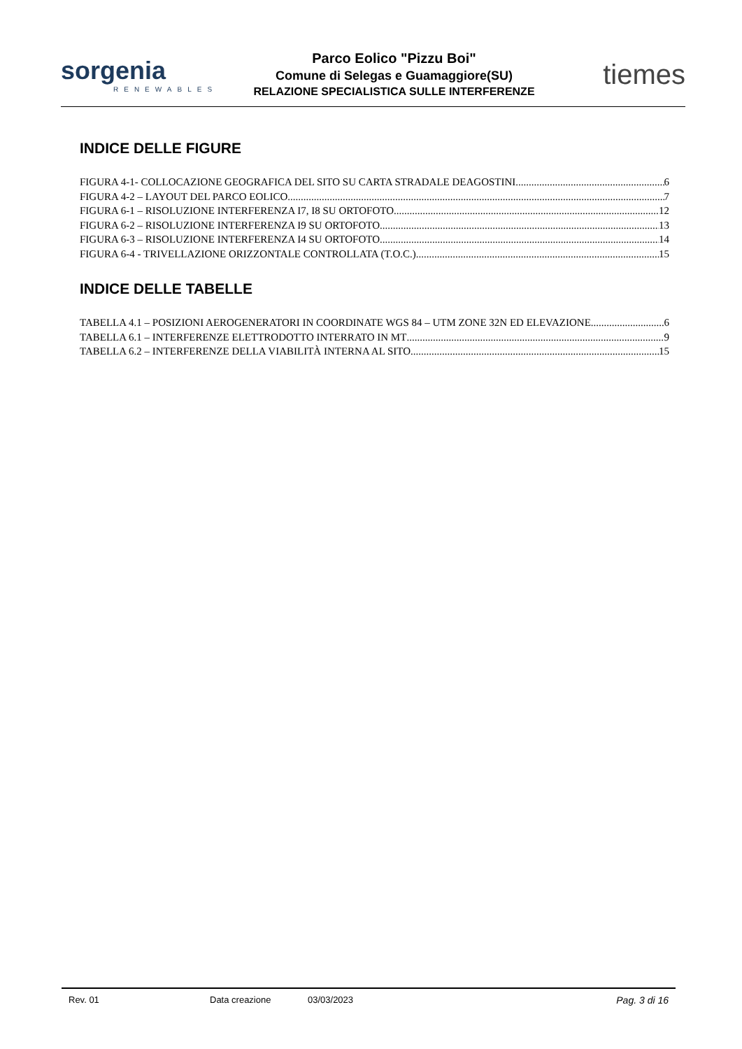sorgenia
RENEWABLES
Parco Eolico "Pizzu Boi"
Comune di Selegas e Guamaggiore(SU)
RELAZIONE SPECIALISTICA SULLE INTERFERENZE
tiemes
INDICE DELLE FIGURE
FIGURA 4-1- COLLOCAZIONE GEOGRAFICA DEL SITO SU CARTA STRADALE DEAGOSTINI 6
FIGURA 4-2 – LAYOUT DEL PARCO EOLICO 7
FIGURA 6-1 – RISOLUZIONE INTERFERENZA I7, I8 SU ORTOFOTO 12
FIGURA 6-2 – RISOLUZIONE INTERFERENZA I9 SU ORTOFOTO 13
FIGURA 6-3 – RISOLUZIONE INTERFERENZA I4 SU ORTOFOTO 14
FIGURA 6-4 - TRIVELLAZIONE ORIZZONTALE CONTROLLATA (T.O.C.) 15
INDICE DELLE TABELLE
TABELLA 4.1 – POSIZIONI AEROGENERATORI IN COORDINATE WGS 84 – UTM ZONE 32N ED ELEVAZIONE 6
TABELLA 6.1 – INTERFERENZE ELETTRODOTTO INTERRATO IN MT 9
TABELLA 6.2 – INTERFERENZE DELLA VIABILITÀ INTERNA AL SITO 15
Rev. 01 Data creazione 03/03/2023 Pag. 3 di 16